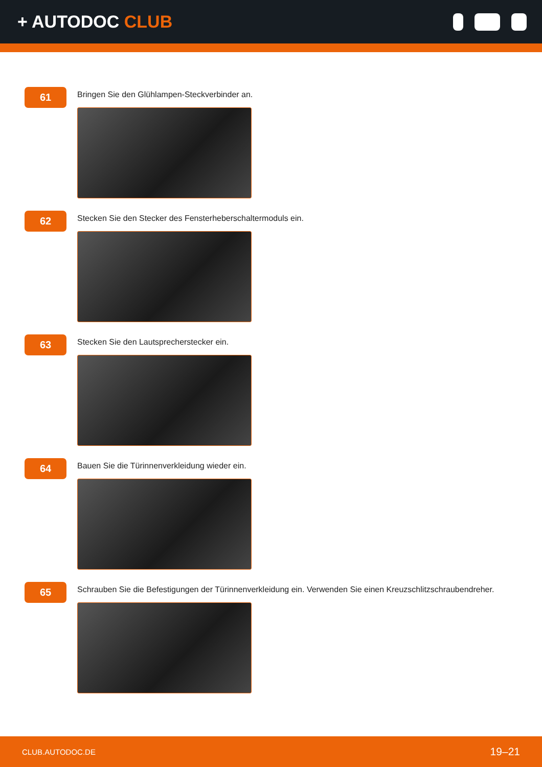+ AUTODOC CLUB
61
Bringen Sie den Glühlampen-Steckverbinder an.
62
Stecken Sie den Stecker des Fensterheberschaltermoduls ein.
63
Stecken Sie den Lautsprecherstecker ein.
64
Bauen Sie die Türinnenverkleidung wieder ein.
65
Schrauben Sie die Befestigungen der Türinnenverkleidung ein. Verwenden Sie einen Kreuzschlitzschraubendreher.
CLUB.AUTODOC.DE 19–21